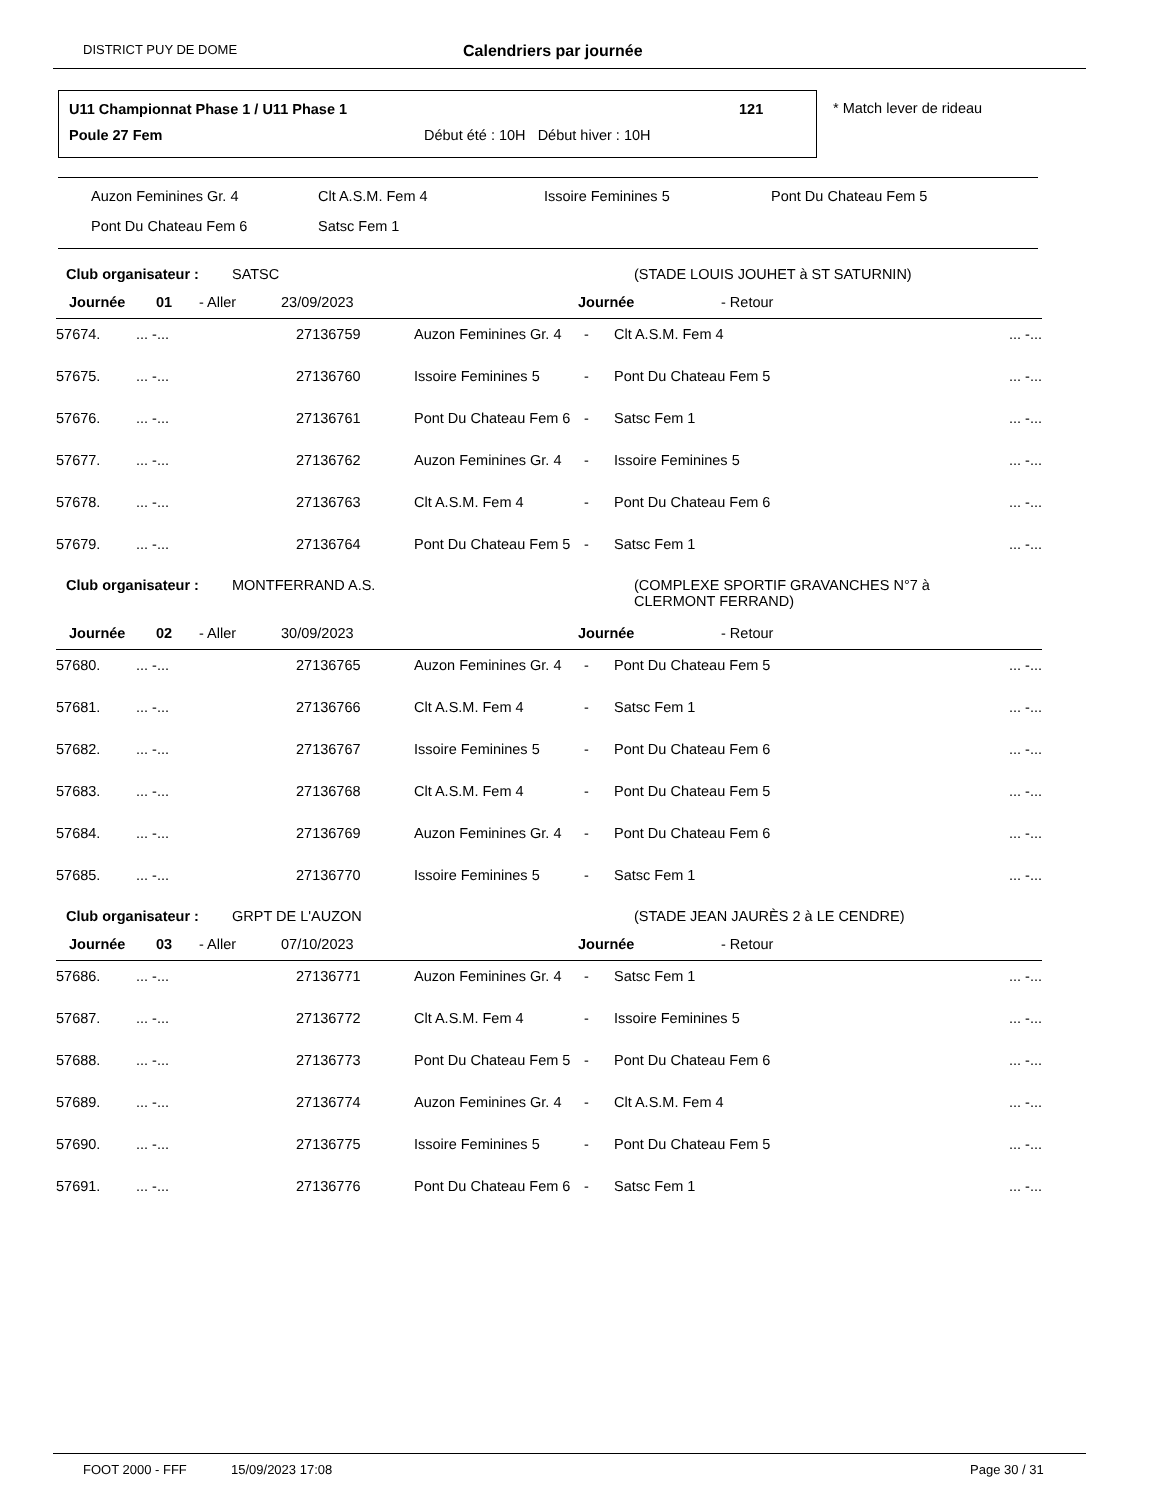DISTRICT PUY DE DOME Calendriers par journée
U11 Championnat Phase 1 / U11 Phase 1
121
Poule 27 Fem
Début été : 10H Début hiver : 10H
* Match lever de rideau
Auzon Feminines Gr. 4 Clt A.S.M. Fem 4 Issoire Feminines 5 Pont Du Chateau Fem 5
Pont Du Chateau Fem 6 Satsc Fem 1
Club organisateur : SATSC (STADE LOUIS JOUHET à ST SATURNIN)
Journée 01 - Aller 23/09/2023 Journée - Retour
| 57674. | ... -... | 27136759 | Auzon Feminines Gr. 4 | - | Clt A.S.M. Fem 4 | ... -... |
| 57675. | ... -... | 27136760 | Issoire Feminines 5 | - | Pont Du Chateau Fem 5 | ... -... |
| 57676. | ... -... | 27136761 | Pont Du Chateau Fem 6 | - | Satsc Fem 1 | ... -... |
| 57677. | ... -... | 27136762 | Auzon Feminines Gr. 4 | - | Issoire Feminines 5 | ... -... |
| 57678. | ... -... | 27136763 | Clt A.S.M. Fem 4 | - | Pont Du Chateau Fem 6 | ... -... |
| 57679. | ... -... | 27136764 | Pont Du Chateau Fem 5 | - | Satsc Fem 1 | ... -... |
Club organisateur : MONTFERRAND A.S. (COMPLEXE SPORTIF GRAVANCHES N°7 à CLERMONT FERRAND)
Journée 02 - Aller 30/09/2023 Journée - Retour
| 57680. | ... -... | 27136765 | Auzon Feminines Gr. 4 | - | Pont Du Chateau Fem 5 | ... -... |
| 57681. | ... -... | 27136766 | Clt A.S.M. Fem 4 | - | Satsc Fem 1 | ... -... |
| 57682. | ... -... | 27136767 | Issoire Feminines 5 | - | Pont Du Chateau Fem 6 | ... -... |
| 57683. | ... -... | 27136768 | Clt A.S.M. Fem 4 | - | Pont Du Chateau Fem 5 | ... -... |
| 57684. | ... -... | 27136769 | Auzon Feminines Gr. 4 | - | Pont Du Chateau Fem 6 | ... -... |
| 57685. | ... -... | 27136770 | Issoire Feminines 5 | - | Satsc Fem 1 | ... -... |
Club organisateur : GRPT DE L'AUZON (STADE JEAN JAURÈS 2 à LE CENDRE)
Journée 03 - Aller 07/10/2023 Journée - Retour
| 57686. | ... -... | 27136771 | Auzon Feminines Gr. 4 | - | Satsc Fem 1 | ... -... |
| 57687. | ... -... | 27136772 | Clt A.S.M. Fem 4 | - | Issoire Feminines 5 | ... -... |
| 57688. | ... -... | 27136773 | Pont Du Chateau Fem 5 | - | Pont Du Chateau Fem 6 | ... -... |
| 57689. | ... -... | 27136774 | Auzon Feminines Gr. 4 | - | Clt A.S.M. Fem 4 | ... -... |
| 57690. | ... -... | 27136775 | Issoire Feminines 5 | - | Pont Du Chateau Fem 5 | ... -... |
| 57691. | ... -... | 27136776 | Pont Du Chateau Fem 6 | - | Satsc Fem 1 | ... -... |
FOOT 2000 - FFF 15/09/2023 17:08 Page 30 / 31